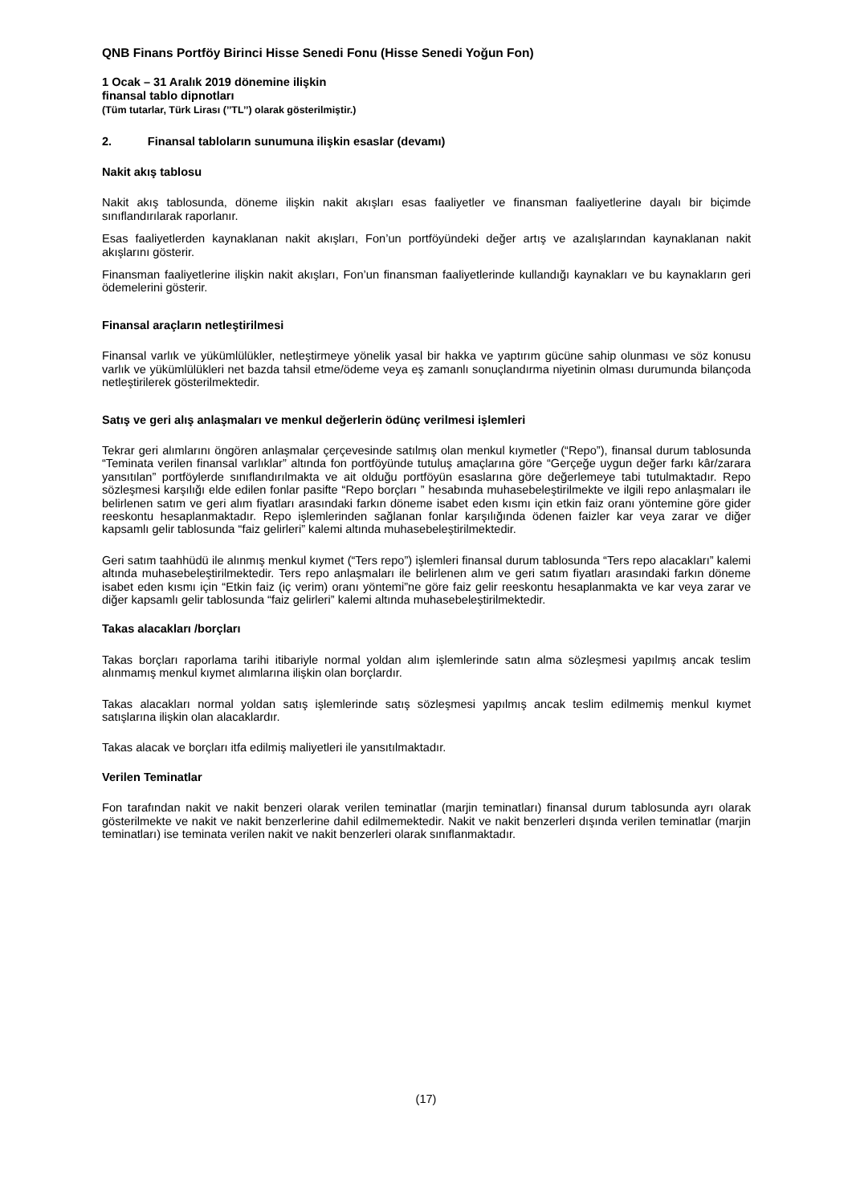QNB Finans Portföy Birinci Hisse Senedi Fonu (Hisse Senedi Yoğun Fon)
1 Ocak – 31 Aralık 2019 dönemine ilişkin
finansal tablo dipnotları
(Tüm tutarlar, Türk Lirası (’’TL’’) olarak gösterilmiştir.)
2. Finansal tabloların sunumuna ilişkin esaslar (devamı)
Nakit akış tablosu
Nakit akış tablosunda, döneme ilişkin nakit akışları esas faaliyetler ve finansman faaliyetlerine dayalı bir biçimde sınıflandırılarak raporlanır.
Esas faaliyetlerden kaynaklanan nakit akışları, Fon’un portföyündeki değer artış ve azalışlarından kaynaklanan nakit akışlarını gösterir.
Finansman faaliyetlerine ilişkin nakit akışları, Fon’un finansman faaliyetlerinde kullandığı kaynakları ve bu kaynakların geri ödemelerini gösterir.
Finansal araçların netleştirilmesi
Finansal varlık ve yükümlülükler, netleştirmeye yönelik yasal bir hakka ve yaptırım gücüne sahip olunması ve söz konusu varlık ve yükümlülükleri net bazda tahsil etme/ödeme veya eş zamanlı sonuçlandırma niyetinin olması durumunda bilançoda netleştirilerek gösterilmektedir.
Satış ve geri alış anlaşmaları ve menkul değerlerin ödünç verilmesi işlemleri
Tekrar geri alımlarını öngören anlaşmalar çerçevesinde satılmış olan menkul kıymetler (“Repo”), finansal durum tablosunda “Teminata verilen finansal varlıklar” altında fon portföyünde tutuluş amaçlarına göre “Gerçeğe uygun değer farkı kâr/zarara yansıtılan” portföylerde sınıflandırılmakta ve ait olduğu portföyün esaslarına göre değerlemeye tabi tutulmaktadır. Repo sözleşmesi karşılığı elde edilen fonlar pasifte “Repo borçları ” hesabında muhasebeleştirilmekte ve ilgili repo anlaşmaları ile belirlenen satım ve geri alım fiyatları arasındaki farkın döneme isabet eden kısmı için etkin faiz oranı yöntemine göre gider reeskontu hesaplanmaktadır. Repo işlemlerinden sağlanan fonlar karşılığında ödenen faizler kar veya zarar ve diğer kapsamlı gelir tablosunda “faiz gelirleri” kalemi altında muhasebeleştirilmektedir.
Geri satım taahhüdü ile alınmış menkul kıymet (“Ters repo”) işlemleri finansal durum tablosunda “Ters repo alacakları” kalemi altında muhasebeleştirilmektedir. Ters repo anlaşmaları ile belirlenen alım ve geri satım fiyatları arasındaki farkın döneme isabet eden kısmı için “Etkin faiz (iç verim) oranı yöntemi”ne göre faiz gelir reeskontu hesaplanmakta ve kar veya zarar ve diğer kapsamlı gelir tablosunda “faiz gelirleri” kalemi altında muhasebeleştirilmektedir.
Takas alacakları /borçları
Takas borçları raporlama tarihi itibariyle normal yoldan alım işlemlerinde satın alma sözleşmesi yapılmış ancak teslim alınmamış menkul kıymet alımlarına ilişkin olan borçlardır.
Takas alacakları normal yoldan satış işlemlerinde satış sözleşmesi yapılmış ancak teslim edilmemiş menkul kıymet satışlarına ilişkin olan alacaklardır.
Takas alacak ve borçları itfa edilmiş maliyetleri ile yansıtılmaktadır.
Verilen Teminatlar
Fon tarafından nakit ve nakit benzeri olarak verilen teminatlar (marjin teminatları) finansal durum tablosunda ayrı olarak gösterilmekte ve nakit ve nakit benzerlerine dahil edilmemektedir. Nakit ve nakit benzerleri dışında verilen teminatlar (marjin teminatları) ise teminata verilen nakit ve nakit benzerleri olarak sınıflanmaktadır.
(17)